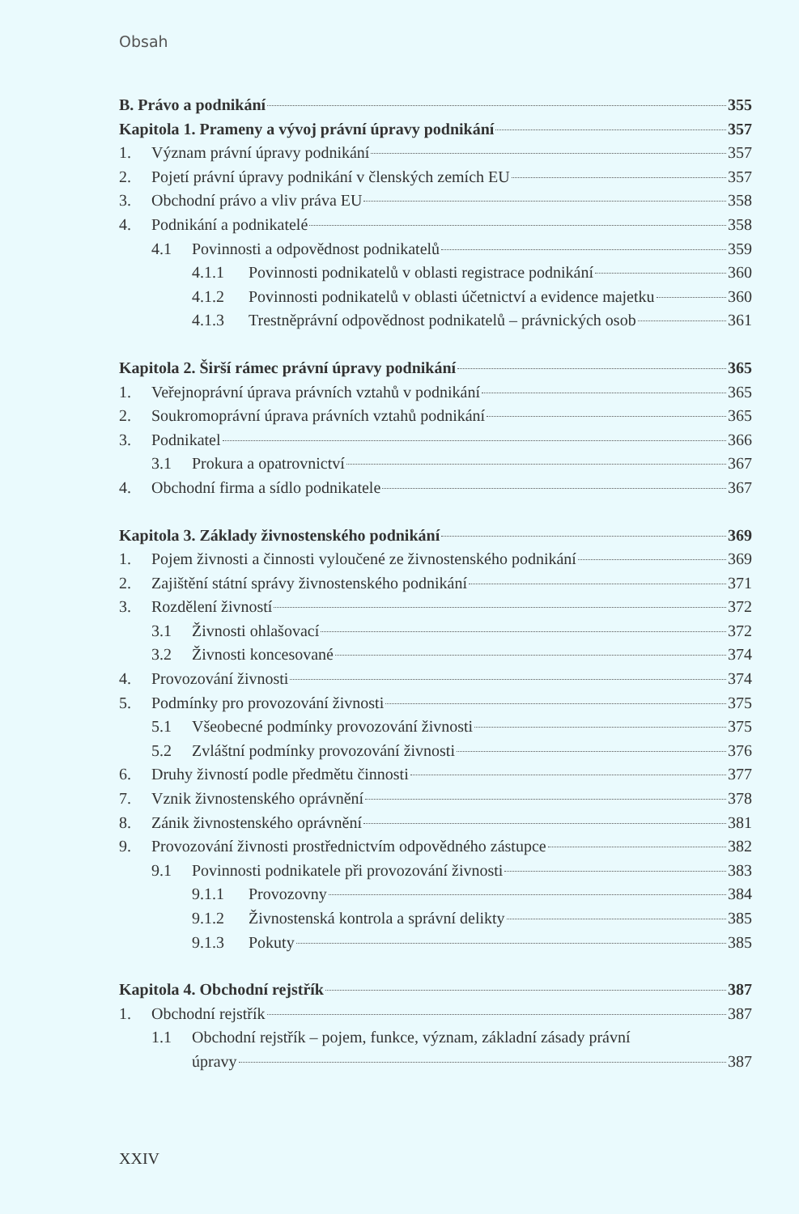Obsah
B. Právo a podnikání 355
Kapitola 1. Prameny a vývoj právní úpravy podnikání 357
1. Význam právní úpravy podnikání 357
2. Pojetí právní úpravy podnikání v členských zemích EU 357
3. Obchodní právo a vliv práva EU 358
4. Podnikání a podnikatelé 358
4.1 Povinnosti a odpovědnost podnikatelů 359
4.1.1 Povinnosti podnikatelů v oblasti registrace podnikání 360
4.1.2 Povinnosti podnikatelů v oblasti účetnictví a evidence majetku 360
4.1.3 Trestněprávní odpovědnost podnikatelů – právnických osob 361
Kapitola 2. Širší rámec právní úpravy podnikání 365
1. Veřejnoprávní úprava právních vztahů v podnikání 365
2. Soukromoprávní úprava právních vztahů podnikání 365
3. Podnikatel 366
3.1 Prokura a opatrovnictví 367
4. Obchodní firma a sídlo podnikatele 367
Kapitola 3. Základy živnostenského podnikání 369
1. Pojem živnosti a činnosti vyloučené ze živnostenského podnikání 369
2. Zajištění státní správy živnostenského podnikání 371
3. Rozdělení živností 372
3.1 Živnosti ohlašovací 372
3.2 Živnosti koncesované 374
4. Provozování živnosti 374
5. Podmínky pro provozování živnosti 375
5.1 Všeobecné podmínky provozování živnosti 375
5.2 Zvláštní podmínky provozování živnosti 376
6. Druhy živností podle předmětu činnosti 377
7. Vznik živnostenského oprávnění 378
8. Zánik živnostenského oprávnění 381
9. Provozování živnosti prostřednictvím odpovědného zástupce 382
9.1 Povinnosti podnikatele při provozování živnosti 383
9.1.1 Provozovny 384
9.1.2 Živnostenská kontrola a správní delikty 385
9.1.3 Pokuty 385
Kapitola 4. Obchodní rejstřík 387
1. Obchodní rejstřík 387
1.1 Obchodní rejstřík – pojem, funkce, význam, základní zásady právní
úpravy 387
XXIV